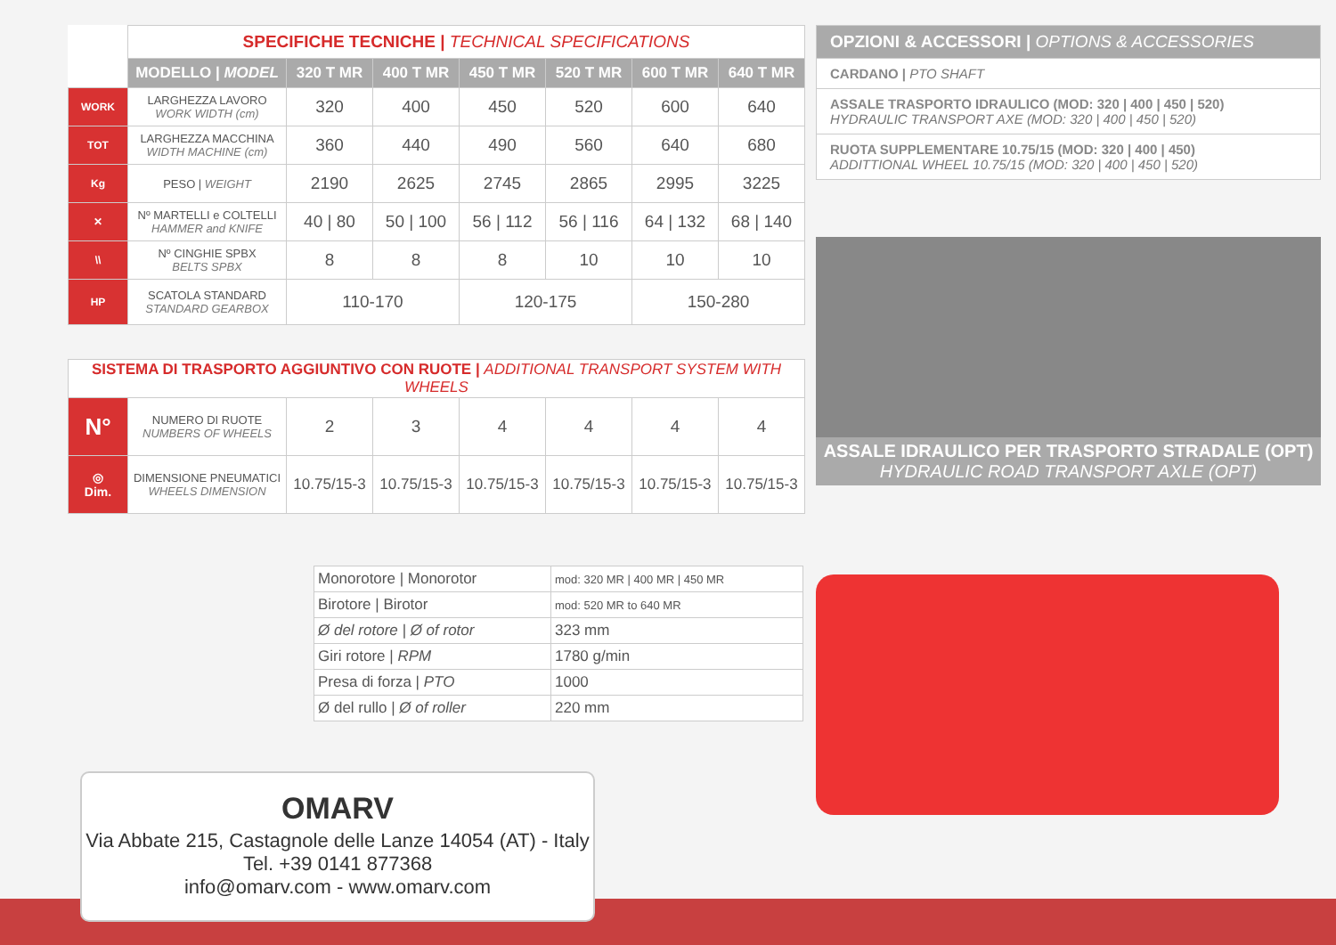| | SPECIFICHE TECNICHE / TECHNICAL SPECIFICATIONS | | | | | | |
| | MODELLO / MODEL | 320 T MR | 400 T MR | 450 T MR | 520 T MR | 600 T MR | 640 T MR |
| WORK | LARGHEZZA LAVORO WORK WIDTH (cm) | 320 | 400 | 450 | 520 | 600 | 640 |
| TOT | LARGHEZZA MACCHINA WIDTH MACHINE (cm) | 360 | 440 | 490 | 560 | 640 | 680 |
| Kg | PESO / WEIGHT | 2190 | 2625 | 2745 | 2865 | 2995 | 3225 |
| ✕ | Nº MARTELLI e COLTELLI HAMMER and KNIFE | 40 / 80 | 50 / 100 | 56 / 112 | 56 / 116 | 64 / 132 | 68 / 140 |
| \\ | Nº CINGHIE SPBX BELTS SPBX | 8 | 8 | 8 | 10 | 10 | 10 |
| HP | SCATOLA STANDARD STANDARD GEARBOX | 110-170 | | 120-175 | | 150-280 | |
| SISTEMA DI TRASPORTO AGGIUNTIVO CON RUOTE / ADDITIONAL TRANSPORT SYSTEM WITH WHEELS | | | | | | | |
| N° | NUMERO DI RUOTE NUMBERS OF WHEELS | 2 | 3 | 4 | 4 | 4 | 4 |
| ◎ Dim. | DIMENSIONE PNEUMATICI WHEELS DIMENSION | 10.75/15-3 | 10.75/15-3 | 10.75/15-3 | 10.75/15-3 | 10.75/15-3 | 10.75/15-3 |
| Monorotore / Monorotor | mod: 320 MR / 400 MR / 450 MR |
| Birotore / Birotor | mod: 520 MR to 640 MR |
| Ø del rotore / Ø of rotor | 323 mm |
| Giri rotore / RPM | 1780 g/min |
| Presa di forza / PTO | 1000 |
| Ø del rullo / Ø of roller | 220 mm |
OPZIONI & ACCESSORI | OPTIONS & ACCESSORIES
CARDANO | PTO SHAFT
ASSALE TRASPORTO IDRAULICO (MOD: 320 | 400 | 450 | 520)
HYDRAULIC TRANSPORT AXE (MOD: 320 | 400 | 450 | 520)
RUOTA SUPPLEMENTARE 10.75/15 (MOD: 320 | 400 | 450)
ADDITTIONAL WHEEL 10.75/15 (MOD: 320 | 400 | 450 | 520)
ASSALE IDRAULICO PER TRASPORTO STRADALE (OPT)
HYDRAULIC ROAD TRANSPORT AXLE (OPT)
OMARV
Via Abbate 215, Castagnole delle Lanze 14054 (AT) - Italy
Tel. +39 0141 877368
info@omarv.com - www.omarv.com